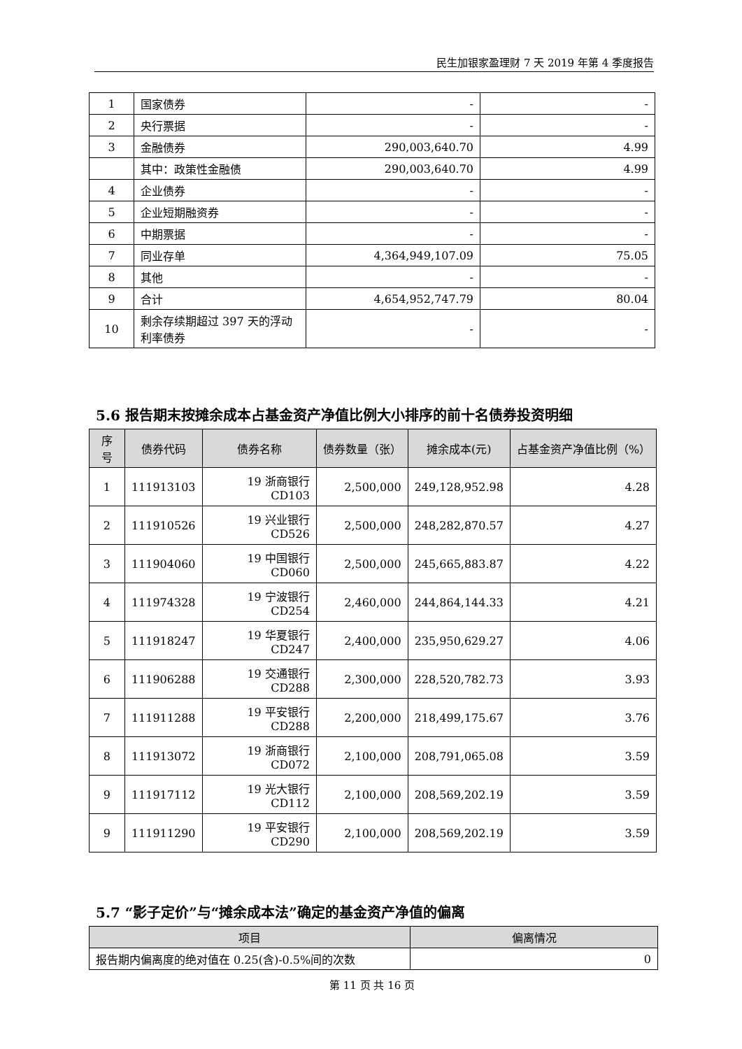民生加银家盈理财 7 天 2019 年第 4 季度报告
| 1 | 国家债券 | - | - |
| 2 | 央行票据 | - | - |
| 3 | 金融债券 | 290,003,640.70 | 4.99 |
| | 其中：政策性金融债 | 290,003,640.70 | 4.99 |
| 4 | 企业债券 | - | - |
| 5 | 企业短期融资券 | - | - |
| 6 | 中期票据 | - | - |
| 7 | 同业存单 | 4,364,949,107.09 | 75.05 |
| 8 | 其他 | - | - |
| 9 | 合计 | 4,654,952,747.79 | 80.04 |
| 10 | 剩余存续期超过 397 天的浮动利率债券 | - | - |
5.6 报告期末按摊余成本占基金资产净值比例大小排序的前十名债券投资明细
| 序号 | 债券代码 | 债券名称 | 债券数量（张） | 摊余成本(元) | 占基金资产净值比例（%） |
| --- | --- | --- | --- | --- | --- |
| 1 | 111913103 | 19 浙商银行CD103 | 2,500,000 | 249,128,952.98 | 4.28 |
| 2 | 111910526 | 19 兴业银行CD526 | 2,500,000 | 248,282,870.57 | 4.27 |
| 3 | 111904060 | 19 中国银行CD060 | 2,500,000 | 245,665,883.87 | 4.22 |
| 4 | 111974328 | 19 宁波银行CD254 | 2,460,000 | 244,864,144.33 | 4.21 |
| 5 | 111918247 | 19 华夏银行CD247 | 2,400,000 | 235,950,629.27 | 4.06 |
| 6 | 111906288 | 19 交通银行CD288 | 2,300,000 | 228,520,782.73 | 3.93 |
| 7 | 111911288 | 19 平安银行CD288 | 2,200,000 | 218,499,175.67 | 3.76 |
| 8 | 111913072 | 19 浙商银行CD072 | 2,100,000 | 208,791,065.08 | 3.59 |
| 9 | 111917112 | 19 光大银行CD112 | 2,100,000 | 208,569,202.19 | 3.59 |
| 9 | 111911290 | 19 平安银行CD290 | 2,100,000 | 208,569,202.19 | 3.59 |
5.7 “影子定价”与“摊余成本法”确定的基金资产净值的偏离
| 项目 | 偏离情况 |
| --- | --- |
| 报告期内偏离度的绝对值在 0.25(含)-0.5%间的次数 | 0 |
第 11 页 共 16 页